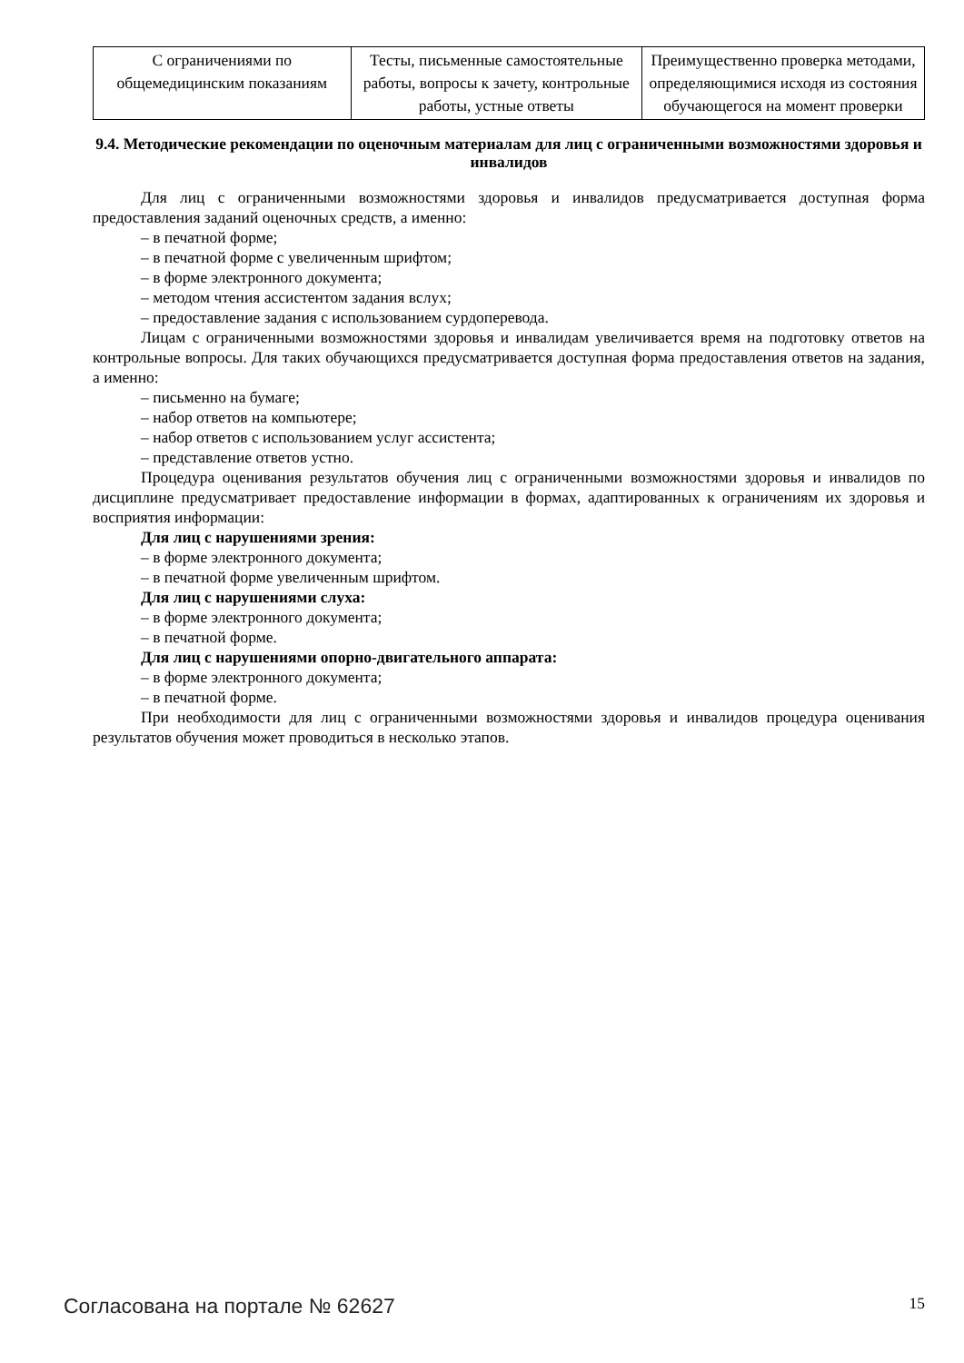| С ограничениями по общемедицинским показаниям | Тесты, письменные самостоятельные работы, вопросы к зачету, контрольные работы, устные ответы | Преимущественно проверка методами, определяющимися исходя из состояния обучающегося на момент проверки |
9.4. Методические рекомендации по оценочным материалам для лиц с ограниченными возможностями здоровья и инвалидов
Для лиц с ограниченными возможностями здоровья и инвалидов предусматривается доступная форма предоставления заданий оценочных средств, а именно:
– в печатной форме;
– в печатной форме с увеличенным шрифтом;
– в форме электронного документа;
– методом чтения ассистентом задания вслух;
– предоставление задания с использованием сурдоперевода.
Лицам с ограниченными возможностями здоровья и инвалидам увеличивается время на подготовку ответов на контрольные вопросы. Для таких обучающихся предусматривается доступная форма предоставления ответов на задания, а именно:
– письменно на бумаге;
– набор ответов на компьютере;
– набор ответов с использованием услуг ассистента;
– представление ответов устно.
Процедура оценивания результатов обучения лиц с ограниченными возможностями здоровья и инвалидов по дисциплине предусматривает предоставление информации в формах, адаптированных к ограничениям их здоровья и восприятия информации:
Для лиц с нарушениями зрения:
– в форме электронного документа;
– в печатной форме увеличенным шрифтом.
Для лиц с нарушениями слуха:
– в форме электронного документа;
– в печатной форме.
Для лиц с нарушениями опорно-двигательного аппарата:
– в форме электронного документа;
– в печатной форме.
При необходимости для лиц с ограниченными возможностями здоровья и инвалидов процедура оценивания результатов обучения может проводиться в несколько этапов.
Согласована на портале № 62627 15